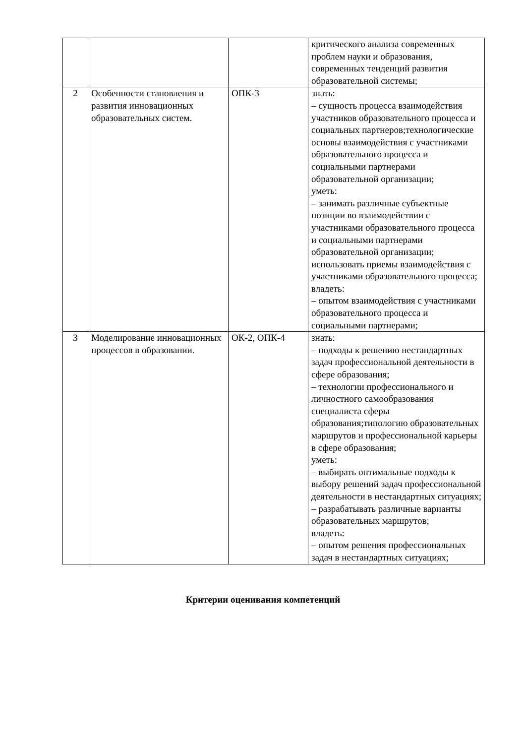| | | | критического анализа современных проблем науки и образования, современных тенденций развития образовательной системы; |
| 2 | Особенности становления и развития инновационных образовательных систем. | ОПК-3 | знать: – сущность процесса взаимодействия участников образовательного процесса и социальных партнеров;технологические основы взаимодействия с участниками образовательного процесса и социальными партнерами образовательной организации; уметь: – занимать различные субъектные позиции во взаимодействии с участниками образовательного процесса и социальными партнерами образовательной организации; использовать приемы взаимодействия с участниками образовательного процесса; владеть: – опытом взаимодействия с участниками образовательного процесса и социальными партнерами; |
| 3 | Моделирование инновационных процессов в образовании. | ОК-2, ОПК-4 | знать: – подходы к решению нестандартных задач профессиональной деятельности в сфере образования; – технологии профессионального и личностного самообразования специалиста сферы образования;типологию образовательных маршрутов и профессиональной карьеры в сфере образования; уметь: – выбирать оптимальные подходы к выбору решений задач профессиональной деятельности в нестандартных ситуациях; – разрабатывать различные варианты образовательных маршрутов; владеть: – опытом решения профессиональных задач в нестандартных ситуациях; |
Критерии оценивания компетенций